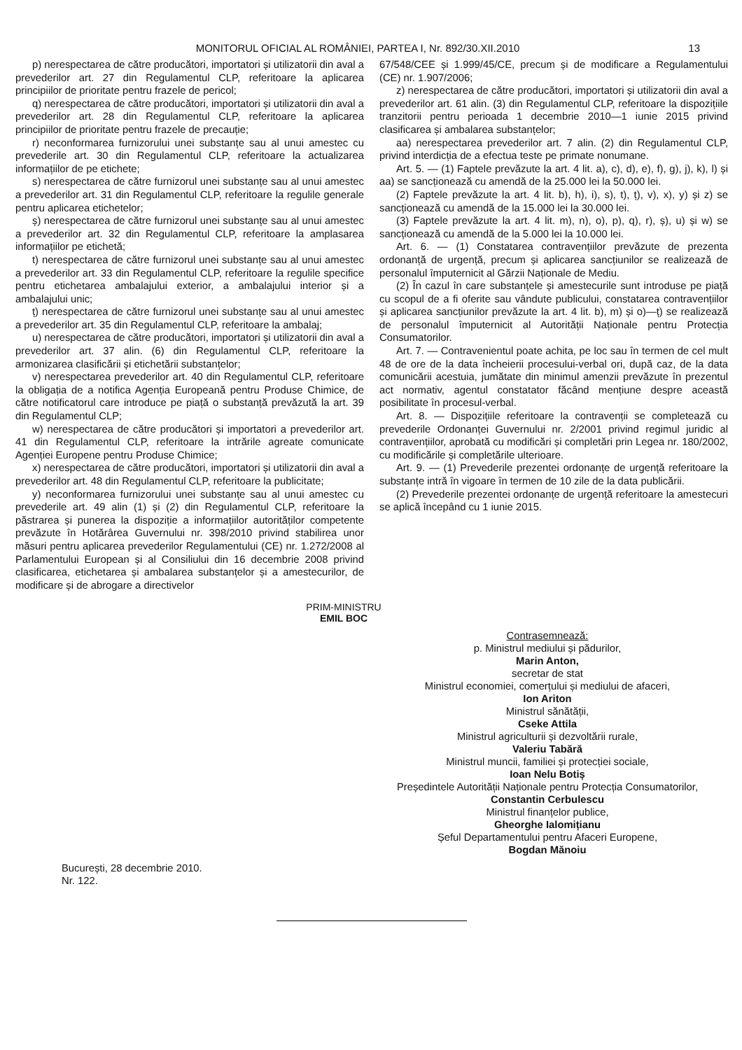MONITORUL OFICIAL AL ROMÂNIEI, PARTEA I, Nr. 892/30.XII.2010
13
p) nerespectarea de către producători, importatori și utilizatorii din aval a prevederilor art. 27 din Regulamentul CLP, referitoare la aplicarea principiilor de prioritate pentru frazele de pericol;
q) nerespectarea de către producători, importatori și utilizatorii din aval a prevederilor art. 28 din Regulamentul CLP, referitoare la aplicarea principiilor de prioritate pentru frazele de precauție;
r) neconformarea furnizorului unei substanțe sau al unui amestec cu prevederile art. 30 din Regulamentul CLP, referitoare la actualizarea informațiilor de pe etichete;
s) nerespectarea de către furnizorul unei substanțe sau al unui amestec a prevederilor art. 31 din Regulamentul CLP, referitoare la regulile generale pentru aplicarea etichetelor;
ș) nerespectarea de către furnizorul unei substanțe sau al unui amestec a prevederilor art. 32 din Regulamentul CLP, referitoare la amplasarea informațiilor pe etichetă;
t) nerespectarea de către furnizorul unei substanțe sau al unui amestec a prevederilor art. 33 din Regulamentul CLP, referitoare la regulile specifice pentru etichetarea ambalajului exterior, a ambalajului interior și a ambalajului unic;
ț) nerespectarea de către furnizorul unei substanțe sau al unui amestec a prevederilor art. 35 din Regulamentul CLP, referitoare la ambalaj;
u) nerespectarea de către producători, importatori și utilizatorii din aval a prevederilor art. 37 alin. (6) din Regulamentul CLP, referitoare la armonizarea clasificării și etichetării substanțelor;
v) nerespectarea prevederilor art. 40 din Regulamentul CLP, referitoare la obligația de a notifica Agenția Europeană pentru Produse Chimice, de către notificatorul care introduce pe piață o substanță prevăzută la art. 39 din Regulamentul CLP;
w) nerespectarea de către producători și importatori a prevederilor art. 41 din Regulamentul CLP, referitoare la intrările agreate comunicate Agenției Europene pentru Produse Chimice;
x) nerespectarea de către producători, importatori și utilizatorii din aval a prevederilor art. 48 din Regulamentul CLP, referitoare la publicitate;
y) neconformarea furnizorului unei substanțe sau al unui amestec cu prevederile art. 49 alin (1) și (2) din Regulamentul CLP, referitoare la păstrarea și punerea la dispoziție a informațiilor autorităților competente prevăzute în Hotărârea Guvernului nr. 398/2010 privind stabilirea unor măsuri pentru aplicarea prevederilor Regulamentului (CE) nr. 1.272/2008 al Parlamentului European și al Consiliului din 16 decembrie 2008 privind clasificarea, etichetarea și ambalarea substanțelor și a amestecurilor, de modificare și de abrogare a directivelor
67/548/CEE și 1.999/45/CE, precum și de modificare a Regulamentului (CE) nr. 1.907/2006;
z) nerespectarea de către producători, importatori și utilizatorii din aval a prevederilor art. 61 alin. (3) din Regulamentul CLP, referitoare la dispozițiile tranzitorii pentru perioada 1 decembrie 2010—1 iunie 2015 privind clasificarea și ambalarea substanțelor;
aa) nerespectarea prevederilor art. 7 alin. (2) din Regulamentul CLP, privind interdicția de a efectua teste pe primate nonumane.
Art. 5. — (1) Faptele prevăzute la art. 4 lit. a), c), d), e), f), g), j), k), l) și aa) se sancționează cu amendă de la 25.000 lei la 50.000 lei.
(2) Faptele prevăzute la art. 4 lit. b), h), i), s), t), ț), v), x), y) și z) se sancționează cu amendă de la 15.000 lei la 30.000 lei.
(3) Faptele prevăzute la art. 4 lit. m), n), o), p), q), r), ș), u) și w) se sancționează cu amendă de la 5.000 lei la 10.000 lei.
Art. 6. — (1) Constatarea contravențiilor prevăzute de prezenta ordonanță de urgență, precum și aplicarea sancțiunilor se realizează de personalul împuternicit al Gărzii Naționale de Mediu.
(2) În cazul în care substanțele și amestecurile sunt introduse pe piață cu scopul de a fi oferite sau vândute publicului, constatarea contravențiilor și aplicarea sancțiunilor prevăzute la art. 4 lit. b), m) și o)—ț) se realizează de personalul împuternicit al Autorității Naționale pentru Protecția Consumatorilor.
Art. 7. — Contravenientul poate achita, pe loc sau în termen de cel mult 48 de ore de la data încheierii procesului-verbal ori, după caz, de la data comunicării acestuia, jumătate din minimul amenzii prevăzute în prezentul act normativ, agentul constatator făcând mențiune despre această posibilitate în procesul-verbal.
Art. 8. — Dispozițiile referitoare la contravenții se completează cu prevederile Ordonanței Guvernului nr. 2/2001 privind regimul juridic al contravențiilor, aprobată cu modificări și completări prin Legea nr. 180/2002, cu modificările și completările ulterioare.
Art. 9. — (1) Prevederile prezentei ordonanțe de urgență referitoare la substanțe intră în vigoare în termen de 10 zile de la data publicării.
(2) Prevederile prezentei ordonanțe de urgență referitoare la amestecuri se aplică începând cu 1 iunie 2015.
PRIM-MINISTRU
EMIL BOC
Contrasemnează:
p. Ministrul mediului și pădurilor,
Marin Anton,
secretar de stat
Ministrul economiei, comerțului și mediului de afaceri,
Ion Ariton
Ministrul sănătății,
Cseke Attila
Ministrul agriculturii și dezvoltării rurale,
Valeriu Tabără
Ministrul muncii, familiei și protecției sociale,
Ioan Nelu Botiș
Președintele Autorității Naționale pentru Protecția Consumatorilor,
Constantin Cerbulescu
Ministrul finanțelor publice,
Gheorghe Ialomițianu
Șeful Departamentului pentru Afaceri Europene,
Bogdan Mănoiu
București, 28 decembrie 2010.
Nr. 122.